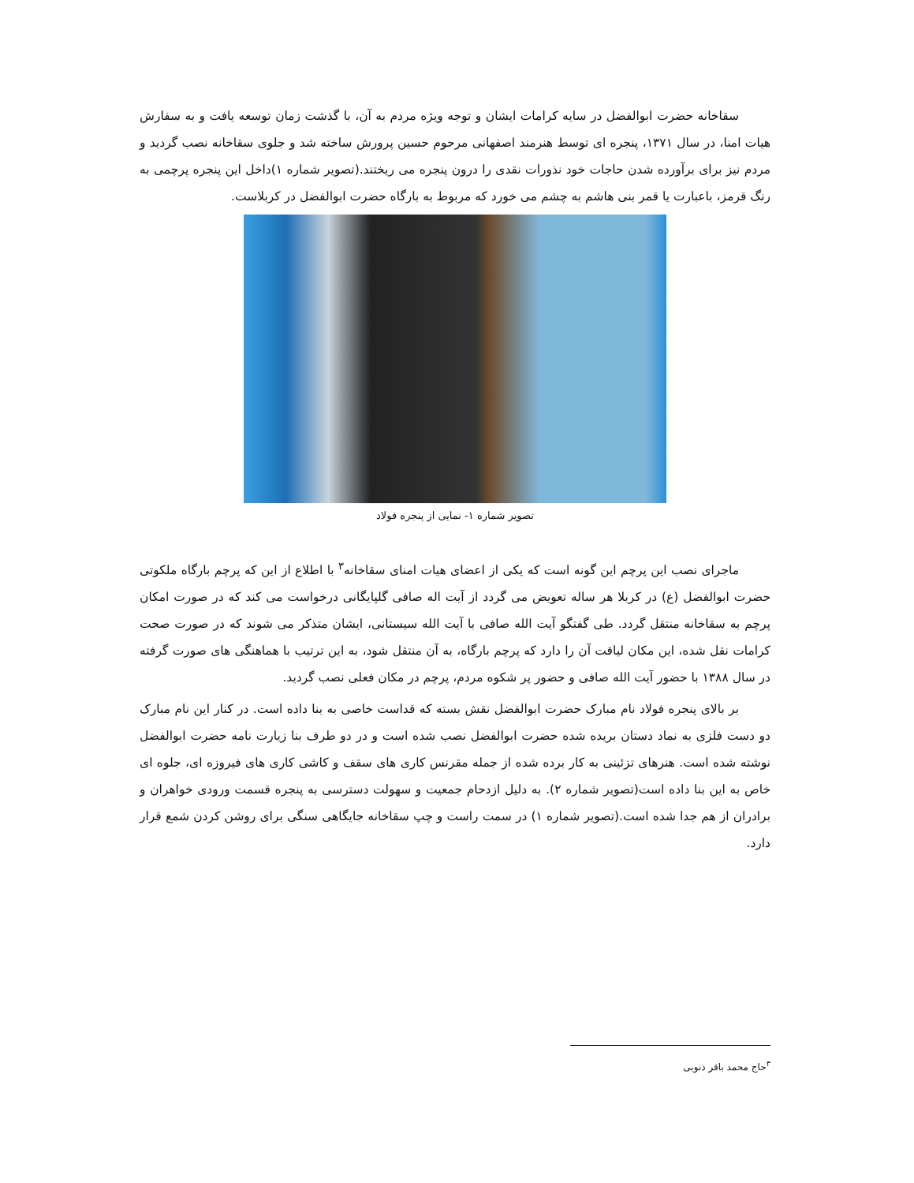سقاخانه حضرت ابوالفضل در سایه کرامات ایشان و توجه ویژه مردم به آن، با گذشت زمان توسعه یافت و به سفارش هیات امنا، در سال ۱۳۷۱، پنجره ای توسط هنرمند اصفهانی مرحوم حسین پرورش ساخته شد و جلوی سقاخانه نصب گردید و مردم نیز برای برآورده شدن حاجات خود نذورات نقدی را درون پنجره می ریختند.(تصویر شماره ۱)داخل این پنجره پرچمی به رنگ قرمز، باعبارت یا قمر بنی هاشم به چشم می خورد که مربوط به بارگاه حضرت ابوالفضل در کربلاست.
تصویر شماره ۱- نمایی از پنجره فولاد
ماجرای نصب این پرچم این گونه است که یکی از اعضای هیات امنای سقاخانه<sup>۳</sup> با اطلاع از این که پرچم بارگاه ملکوتی حضرت ابوالفضل (ع) در کربلا هر ساله تعویض می گردد از آیت اله صافی گلپایگانی درخواست می کند که در صورت امکان پرچم به سقاخانه منتقل گردد. طی گفتگو آیت الله صافی با آیت الله سیستانی، ایشان متذکر می شوند که در صورت صحت کرامات نقل شده، این مکان لیاقت آن را دارد که پرچم بارگاه، به آن منتقل شود، به این ترتیب با هماهنگی های صورت گرفته در سال ۱۳۸۸ با حضور آیت الله صافی و حضور پر شکوه مردم، پرچم در مکان فعلی نصب گردید.
بر بالای پنجره فولاد نام مبارک حضرت ابوالفضل نقش بسته که قداست خاصی به بنا داده است. در کنار این نام مبارک دو دست فلزی به نماد دستان بریده شده حضرت ابوالفضل نصب شده است و در دو طرف بنا زیارت نامه حضرت ابوالفضل نوشته شده است. هنرهای تزئینی به کار برده شده از جمله مقرنس کاری های سقف و کاشی کاری های فیروزه ای، جلوه ای خاص به این بنا داده است(تصویر شماره ۲). به دلیل ازدحام جمعیت و سهولت دسترسی به پنجره قسمت ورودی خواهران و برادران از هم جدا شده است.(تصویر شماره ۱) در سمت راست و چپ سقاخانه جایگاهی سنگی برای روشن کردن شمع قرار دارد.
<sup>۳</sup> حاج محمد باقر ذنوبی